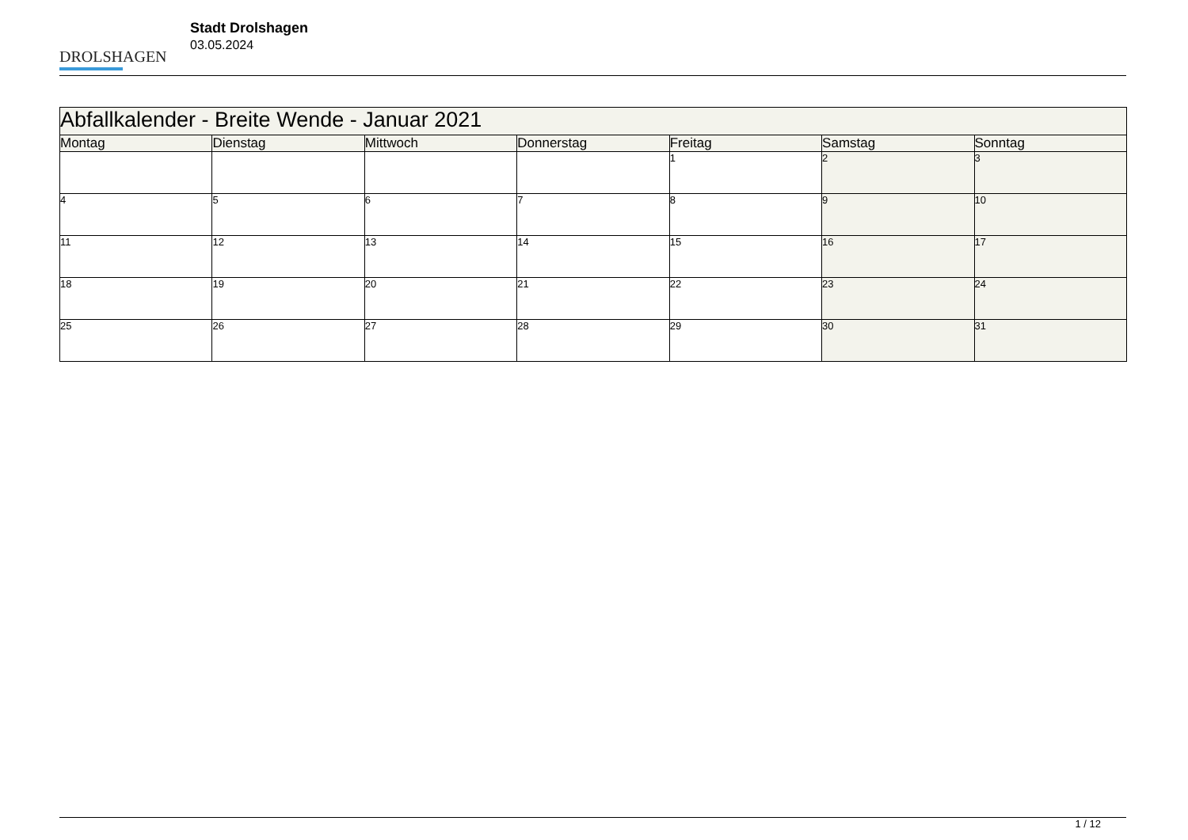DROLSHAGEN
Stadt Drolshagen
03.05.2024
| Abfallkalender - Breite Wende - Januar 2021 | | | | | | |
| --- | --- | --- | --- | --- | --- | --- |
| Montag | Dienstag | Mittwoch | Donnerstag | Freitag | Samstag | Sonntag |
| | | | | 1 | 2 | 3 |
| 4 | 5 | 6 | 7 | 8 | 9 | 10 |
| 11 | 12 | 13 | 14 | 15 | 16 | 17 |
| 18 | 19 | 20 | 21 | 22 | 23 | 24 |
| 25 | 26 | 27 | 28 | 29 | 30 | 31 |
1 / 12